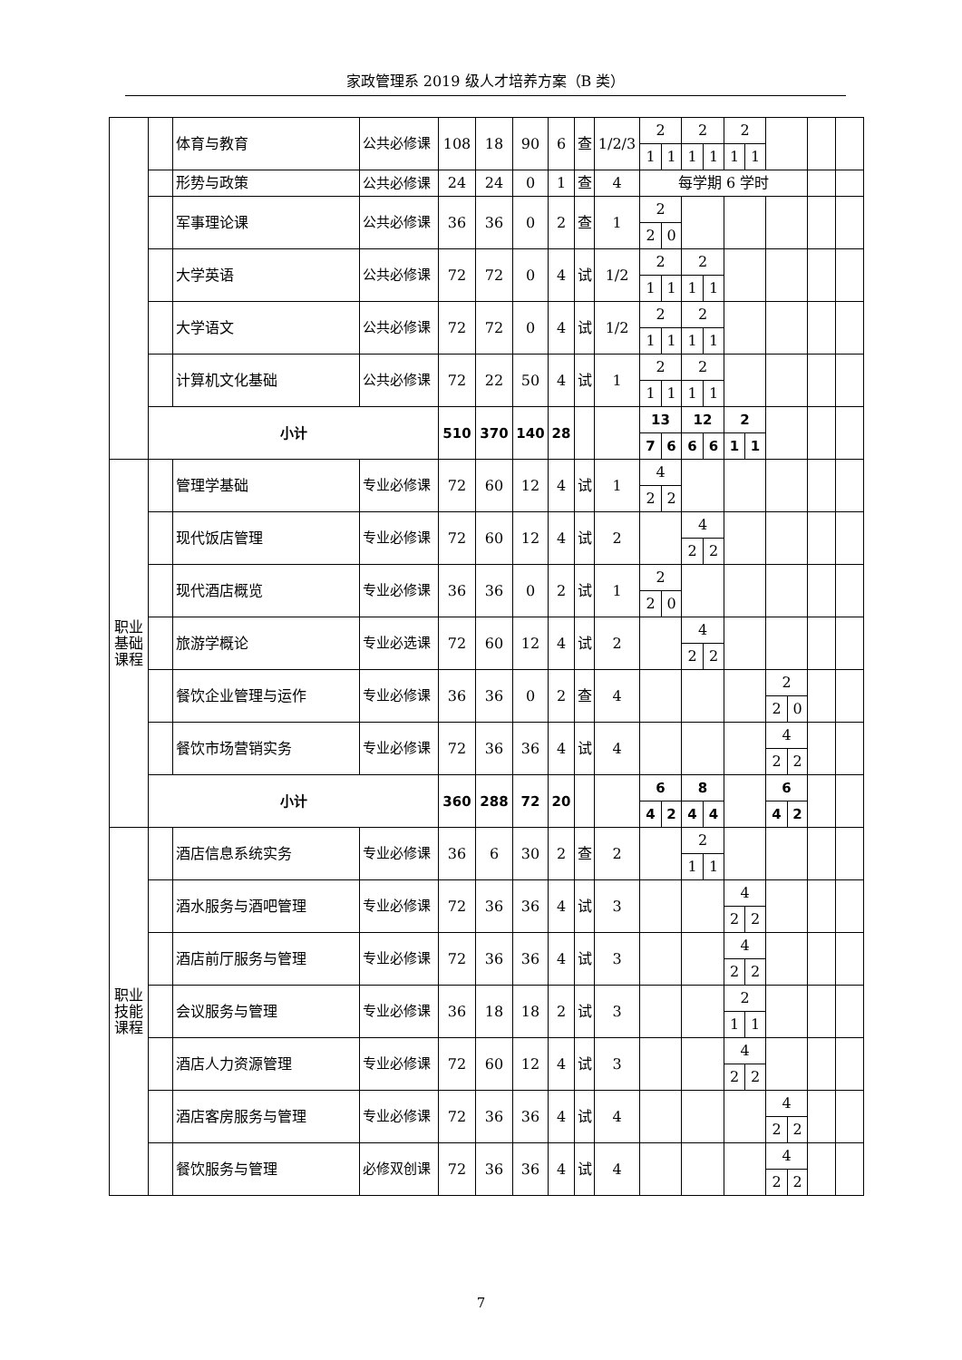家政管理系 2019 级人才培养方案（B 类）
| | | 体育与教育 | 公共必修课 | 108 | 18 | 90 | 6 | 查 | 1/2/3 | 2 | | 2 | | 2 | | | | | |
| | | | | | | | | | | 1 | 1 | 1 | 1 | 1 | 1 | | | | |
| | | 形势与政策 | 公共必修课 | 24 | 24 | 0 | 1 | 查 | 4 | 每学期 6 学时 | | | | | | | | | |
| | | 军事理论课 | 公共必修课 | 36 | 36 | 0 | 2 | 查 | 1 | 2 | | | | | | | | | |
| | | | | | | | | | | 2 | 0 | | | | | | | | |
| | | 大学英语 | 公共必修课 | 72 | 72 | 0 | 4 | 试 | 1/2 | 2 | | 2 | | | | | | | |
| | | | | | | | | | | 1 | 1 | 1 | 1 | | | | | | |
| | | 大学语文 | 公共必修课 | 72 | 72 | 0 | 4 | 试 | 1/2 | 2 | | 2 | | | | | | | |
| | | | | | | | | | | 1 | 1 | 1 | 1 | | | | | | |
| | | 计算机文化基础 | 公共必修课 | 72 | 22 | 50 | 4 | 试 | 1 | 2 | | 2 | | | | | | | |
| | | | | | | | | | | 1 | 1 | 1 | 1 | | | | | | |
| | 小计 | | | 510 | 370 | 140 | 28 | | | 13 | | 12 | | 2 | | | | | |
| | | | | | | | | | | 7 | 6 | 6 | 6 | 1 | 1 | | | | |
| 职业 基础 课程 | | 管理学基础 | 专业必修课 | 72 | 60 | 12 | 4 | 试 | 1 | 4 | | | | | | | | | |
| | | | | | | | | | | 2 | 2 | | | | | | | | |
| | | 现代饭店管理 | 专业必修课 | 72 | 60 | 12 | 4 | 试 | 2 | | | 4 | | | | | | | |
| | | | | | | | | | | | | 2 | 2 | | | | | | |
| | | 现代酒店概览 | 专业必修课 | 36 | 36 | 0 | 2 | 试 | 1 | 2 | | | | | | | | | |
| | | | | | | | | | | 2 | 0 | | | | | | | | |
| | | 旅游学概论 | 专业必选课 | 72 | 60 | 12 | 4 | 试 | 2 | | | 4 | | | | | | | |
| | | | | | | | | | | | | 2 | 2 | | | | | | |
| | | 餐饮企业管理与运作 | 专业必修课 | 36 | 36 | 0 | 2 | 查 | 4 | | | | | | | 2 | | | |
| | | | | | | | | | | | | | | | | 2 | 0 | | |
| | | 餐饮市场营销实务 | 专业必修课 | 72 | 36 | 36 | 4 | 试 | 4 | | | | | | | 4 | | | |
| | | | | | | | | | | | | | | | | 2 | 2 | | |
| | 小计 | | | 360 | 288 | 72 | 20 | | | 6 | | 8 | | | | 6 | | | |
| | | | | | | | | | | 4 | 2 | 4 | 4 | | | 4 | 2 | | |
| 职业 技能 课程 | | 酒店信息系统实务 | 专业必修课 | 36 | 6 | 30 | 2 | 查 | 2 | | | 2 | | | | | | | |
| | | | | | | | | | | | | 1 | 1 | | | | | | |
| | | 酒水服务与酒吧管理 | 专业必修课 | 72 | 36 | 36 | 4 | 试 | 3 | | | | | 4 | | | | | |
| | | | | | | | | | | | | | | 2 | 2 | | | | |
| | | 酒店前厅服务与管理 | 专业必修课 | 72 | 36 | 36 | 4 | 试 | 3 | | | | | 4 | | | | | |
| | | | | | | | | | | | | | | 2 | 2 | | | | |
| | | 会议服务与管理 | 专业必修课 | 36 | 18 | 18 | 2 | 试 | 3 | | | | | 2 | | | | | |
| | | | | | | | | | | | | | | 1 | 1 | | | | |
| | | 酒店人力资源管理 | 专业必修课 | 72 | 60 | 12 | 4 | 试 | 3 | | | | | 4 | | | | | |
| | | | | | | | | | | | | | | 2 | 2 | | | | |
| | | 酒店客房服务与管理 | 专业必修课 | 72 | 36 | 36 | 4 | 试 | 4 | | | | | | | 4 | | | |
| | | | | | | | | | | | | | | | | 2 | 2 | | |
| | | 餐饮服务与管理 | 必修双创课 | 72 | 36 | 36 | 4 | 试 | 4 | | | | | | | 4 | | | |
| | | | | | | | | | | | | | | | | 2 | 2 | | |
7